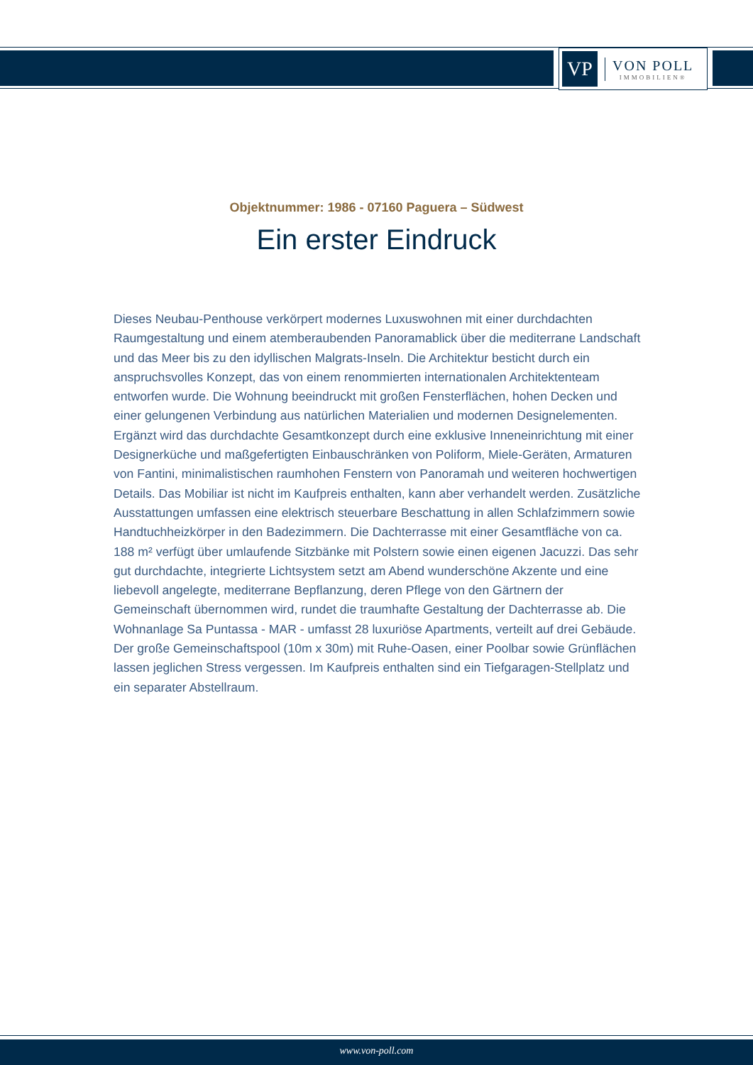VP
VON POLL
IMMOBILIEN®
Objektnummer: 1986 - 07160 Paguera – Südwest
Ein erster Eindruck
Dieses Neubau-Penthouse verkörpert modernes Luxuswohnen mit einer durchdachten Raumgestaltung und einem atemberaubenden Panoramablick über die mediterrane Landschaft und das Meer bis zu den idyllischen Malgrats-Inseln. Die Architektur besticht durch ein anspruchsvolles Konzept, das von einem renommierten internationalen Architektenteam entworfen wurde. Die Wohnung beeindruckt mit großen Fensterflächen, hohen Decken und einer gelungenen Verbindung aus natürlichen Materialien und modernen Designelementen. Ergänzt wird das durchdachte Gesamtkonzept durch eine exklusive Inneneinrichtung mit einer Designerküche und maßgefertigten Einbauschränken von Poliform, Miele-Geräten, Armaturen von Fantini, minimalistischen raumhohen Fenstern von Panoramah und weiteren hochwertigen Details. Das Mobiliar ist nicht im Kaufpreis enthalten, kann aber verhandelt werden. Zusätzliche Ausstattungen umfassen eine elektrisch steuerbare Beschattung in allen Schlafzimmern sowie Handtuchheizkörper in den Badezimmern. Die Dachterrasse mit einer Gesamtfläche von ca. 188 m² verfügt über umlaufende Sitzbänke mit Polstern sowie einen eigenen Jacuzzi. Das sehr gut durchdachte, integrierte Lichtsystem setzt am Abend wunderschöne Akzente und eine liebevoll angelegte, mediterrane Bepflanzung, deren Pflege von den Gärtnern der Gemeinschaft übernommen wird, rundet die traumhafte Gestaltung der Dachterrasse ab. Die Wohnanlage Sa Puntassa - MAR - umfasst 28 luxuriöse Apartments, verteilt auf drei Gebäude. Der große Gemeinschaftspool (10m x 30m) mit Ruhe-Oasen, einer Poolbar sowie Grünflächen lassen jeglichen Stress vergessen. Im Kaufpreis enthalten sind ein Tiefgaragen-Stellplatz und ein separater Abstellraum.
www.von-poll.com